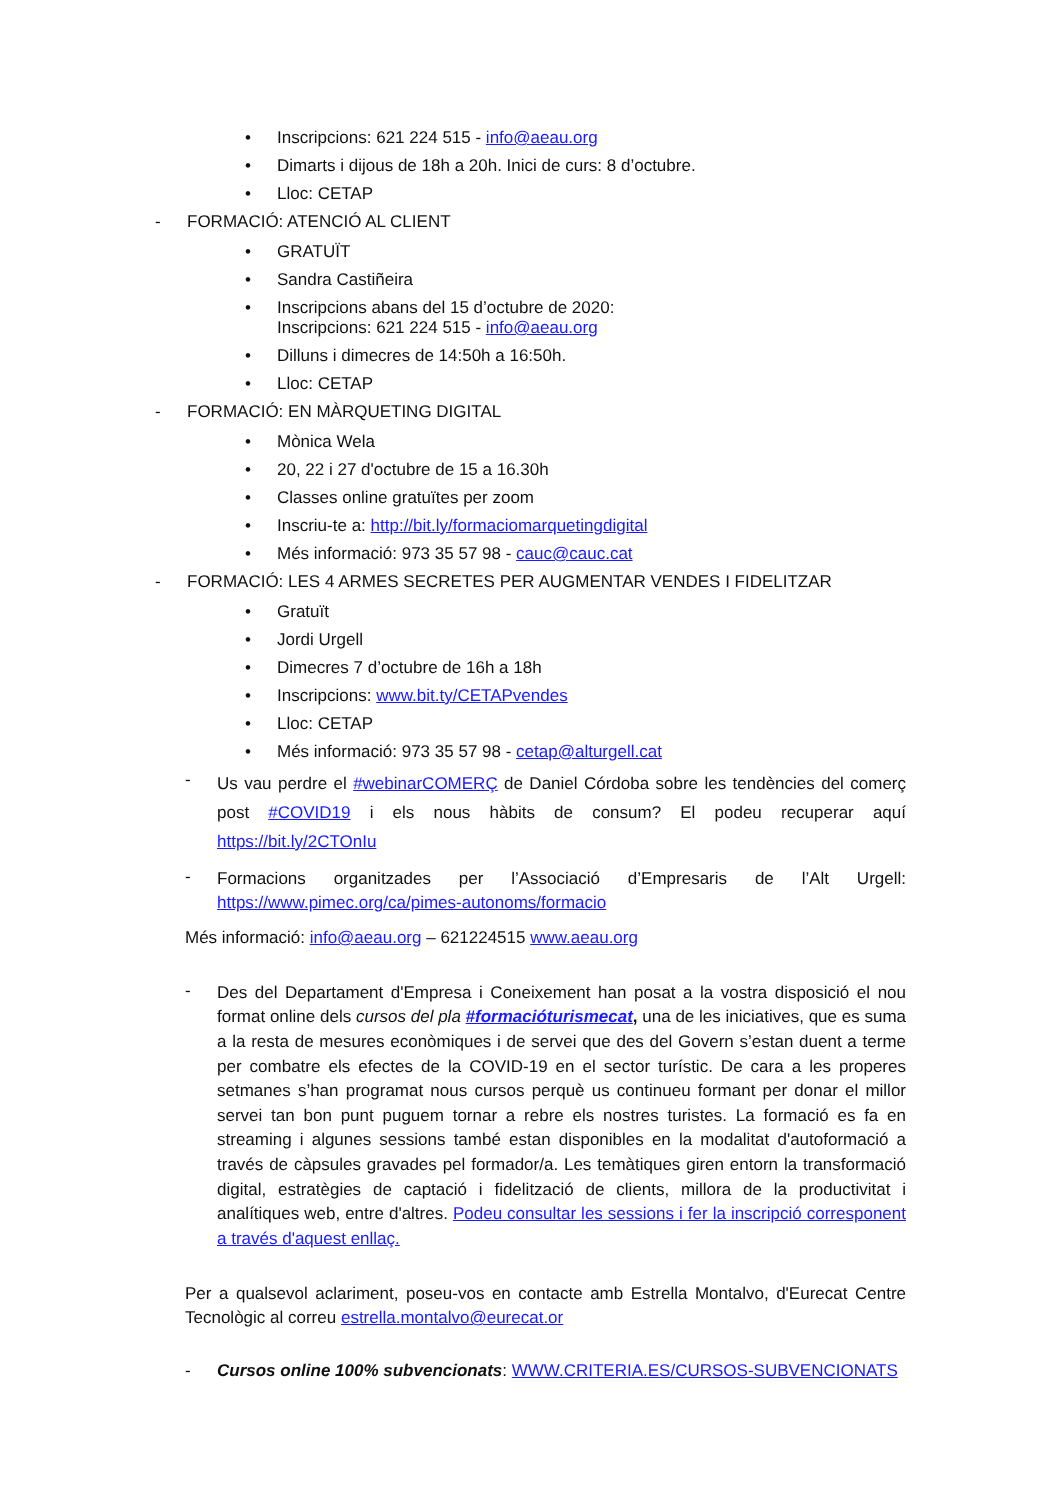• Inscripcions: 621 224 515 - info@aeau.org
• Dimarts i dijous de 18h a 20h. Inici de curs: 8 d’octubre.
• Lloc: CETAP
- FORMACIÓ: ATENCIÓ AL CLIENT
• GRATUÏT
• Sandra Castiñeira
• Inscripcions abans del 15 d’octubre de 2020:
Inscripcions: 621 224 515 - info@aeau.org
• Dilluns i dimecres de 14:50h a 16:50h.
• Lloc: CETAP
- FORMACIÓ: EN MÀRQUETING DIGITAL
• Mònica Wela
• 20, 22 i 27 d'octubre de 15 a 16.30h
• Classes online gratuïtes per zoom
• Inscriu-te a: http://bit.ly/formaciomarquetingdigital
• Més informació: 973 35 57 98 - cauc@cauc.cat
- FORMACIÓ: LES 4 ARMES SECRETES PER AUGMENTAR VENDES I FIDELITZAR
• Gratuït
• Jordi Urgell
• Dimecres 7 d’octubre de 16h a 18h
• Inscripcions: www.bit.ty/CETAPvendes
• Lloc: CETAP
• Més informació: 973 35 57 98 - cetap@alturgell.cat
- Us vau perdre el #webinarCOMERÇ de Daniel Córdoba sobre les tendències del comerç post #COVID19 i els nous hàbits de consum? El podeu recuperar aquí https://bit.ly/2CTOnIu
- Formacions organitzades per l’Associació d’Empresaris de l’Alt Urgell: https://www.pimec.org/ca/pimes-autonoms/formacio
Més informació: info@aeau.org – 621224515 www.aeau.org
- Des del Departament d'Empresa i Coneixement han posat a la vostra disposició el nou format online dels cursos del pla #formacióturismecat, una de les iniciatives, que es suma a la resta de mesures econòmiques i de servei que des del Govern s’estan duent a terme per combatre els efectes de la COVID-19 en el sector turístic. De cara a les properes setmanes s’han programat nous cursos perquè us continueu formant per donar el millor servei tan bon punt puguem tornar a rebre els nostres turistes. La formació es fa en streaming i algunes sessions també estan disponibles en la modalitat d'autoformació a través de càpsules gravades pel formador/a. Les temàtiques giren entorn la transformació digital, estratègies de captació i fidelització de clients, millora de la productivitat i analítiques web, entre d'altres. Podeu consultar les sessions i fer la inscripció corresponent a través d'aquest enllaç.
Per a qualsevol aclariment, poseu-vos en contacte amb Estrella Montalvo, d'Eurecat Centre Tecnològic al correu estrella.montalvo@eurecat.or
- Cursos online 100% subvencionats: WWW.CRITERIA.ES/CURSOS-SUBVENCIONATS